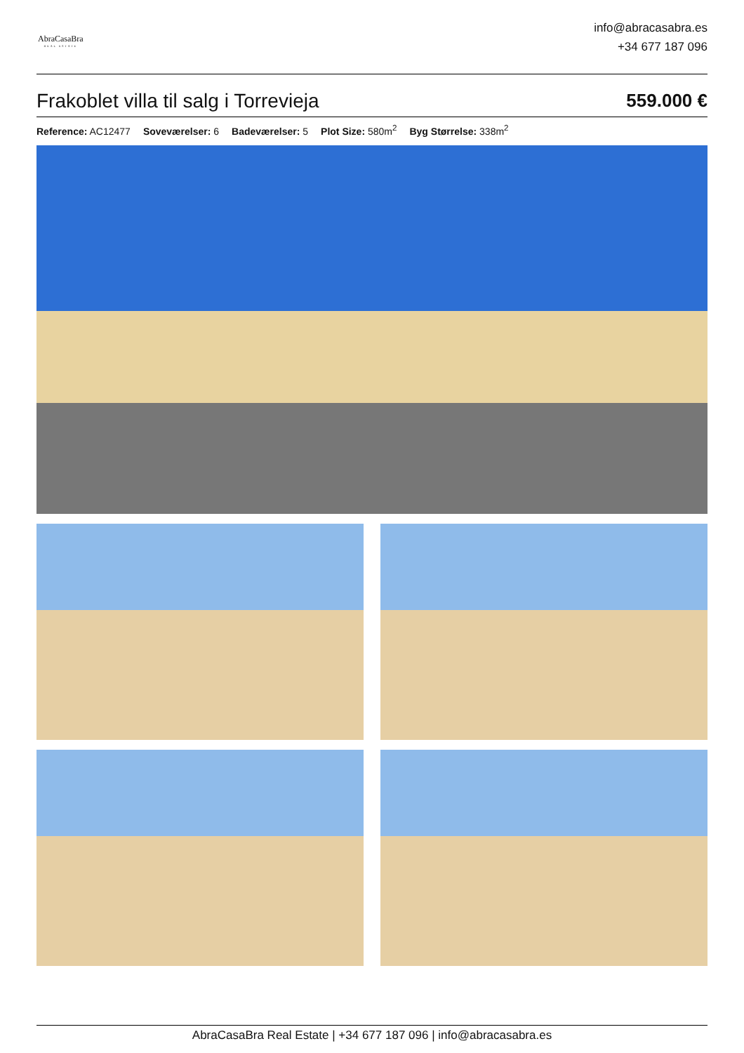AbraCasaBra
REAL ESTATE
info@abracasabra.es
+34 677 187 096
Frakoblet villa til salg i Torrevieja
559.000 €
Reference: AC12477 Soveværelser: 6 Badeværelser: 5 Plot Size: 580m<sup>2</sup> Byg Størrelse: 338m<sup>2</sup>
AbraCasaBra Real Estate | +34 677 187 096 | info@abracasabra.es